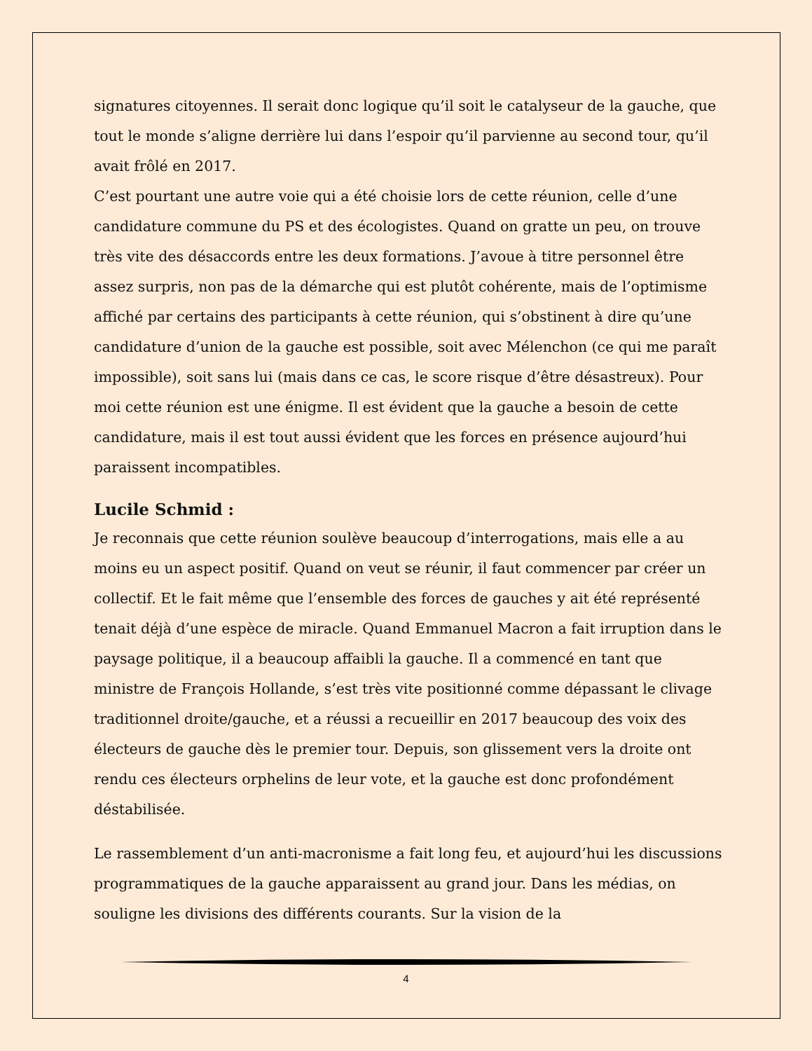signatures citoyennes. Il serait donc logique qu’il soit le catalyseur de la gauche, que tout le monde s’aligne derrière lui dans l’espoir qu’il parvienne au second tour, qu’il avait frôlé en 2017.
C’est pourtant une autre voie qui a été choisie lors de cette réunion, celle d’une candidature commune du PS et des écologistes. Quand on gratte un peu, on trouve très vite des désaccords entre les deux formations. J’avoue à titre personnel être assez surpris, non pas de la démarche qui est plutôt cohérente, mais de l’optimisme affiché par certains des participants à cette réunion, qui s’obstinent à dire qu’une candidature d’union de la gauche est possible, soit avec Mélenchon (ce qui me paraît impossible), soit sans lui (mais dans ce cas, le score risque d’être désastreux). Pour moi cette réunion est une énigme. Il est évident que la gauche a besoin de cette candidature, mais il est tout aussi évident que les forces en présence aujourd’hui paraissent incompatibles.
Lucile Schmid :
Je reconnais que cette réunion soulève beaucoup d’interrogations, mais elle a au moins eu un aspect positif. Quand on veut se réunir, il faut commencer par créer un collectif. Et le fait même que l’ensemble des forces de gauches y ait été représenté tenait déjà d’une espèce de miracle. Quand Emmanuel Macron a fait irruption dans le paysage politique, il a beaucoup affaibli la gauche. Il a commencé en tant que ministre de François Hollande, s’est très vite positionné comme dépassant le clivage traditionnel droite/gauche, et a réussi a recueillir en 2017 beaucoup des voix des électeurs de gauche dès le premier tour. Depuis, son glissement vers la droite ont rendu ces électeurs orphelins de leur vote, et la gauche est donc profondément déstabilisée.
Le rassemblement d’un anti-macronisme a fait long feu, et aujourd’hui les discussions programmatiques de la gauche apparaissent au grand jour. Dans les médias, on souligne les divisions des différents courants. Sur la vision de la
4